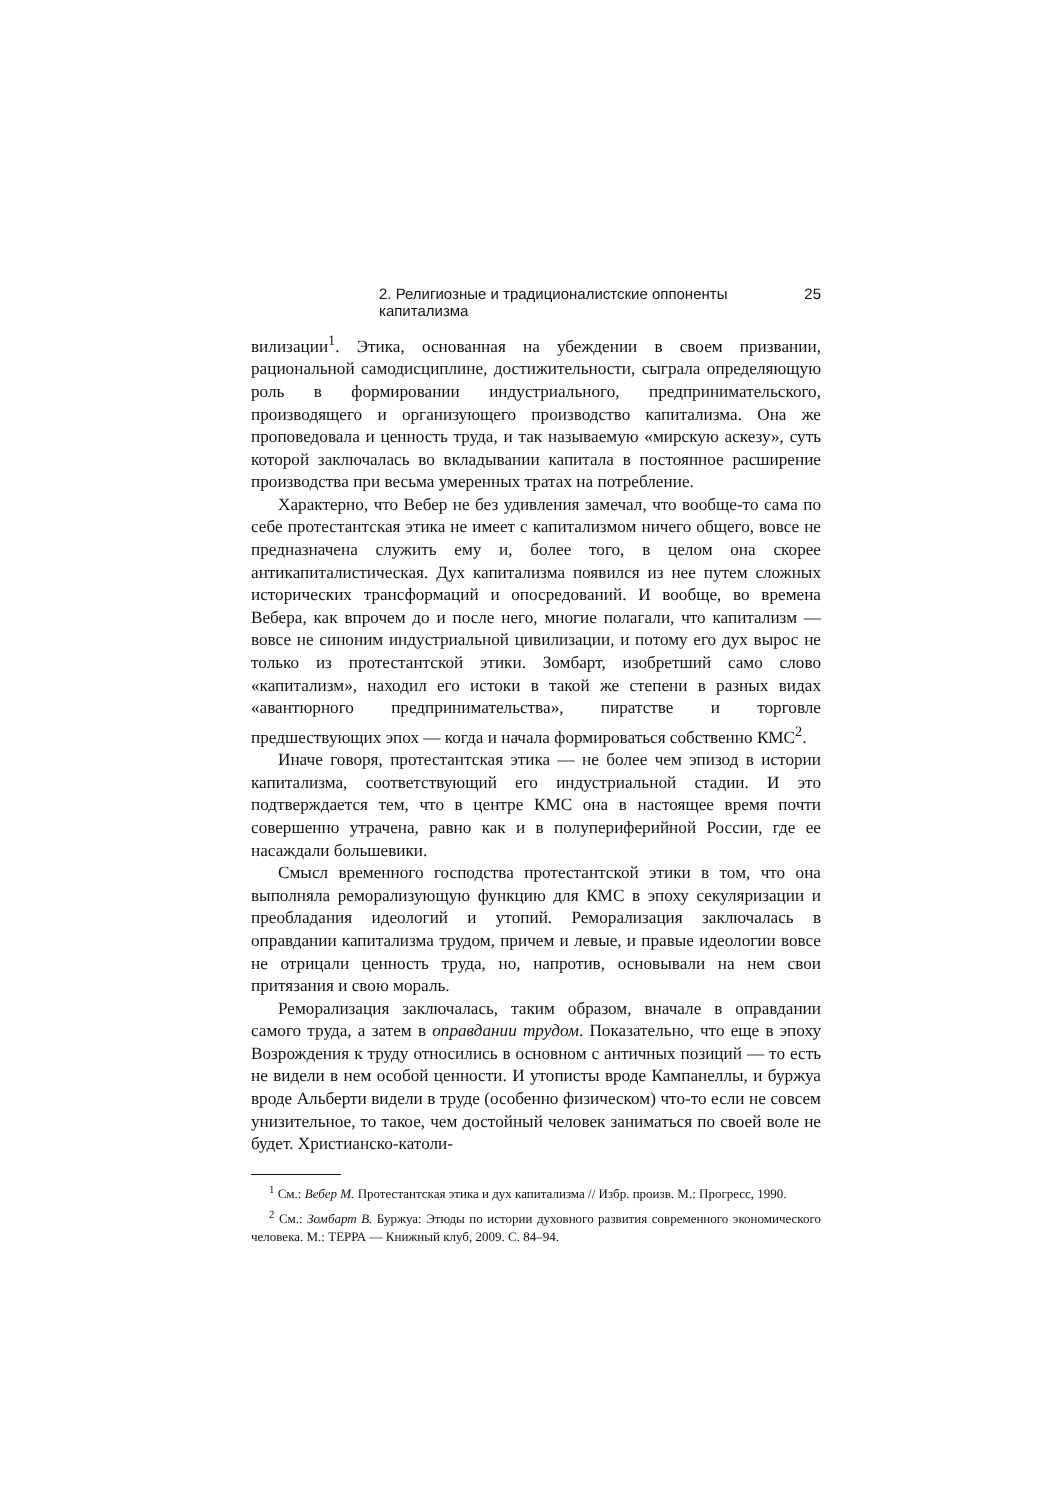2. Религиозные и традиционалистские оппоненты капитализма 25
вилизации<sup>1</sup>. Этика, основанная на убеждении в своем призвании, рациональной самодисциплине, достижительности, сыграла определяющую роль в формировании индустриального, предпринимательского, производящего и организующего производство капитализма. Она же проповедовала и ценность труда, и так называемую «мирскую аскезу», суть которой заключалась во вкладывании капитала в постоянное расширение производства при весьма умеренных тратах на потребление.
Характерно, что Вебер не без удивления замечал, что вообще-то сама по себе протестантская этика не имеет с капитализмом ничего общего, вовсе не предназначена служить ему и, более того, в целом она скорее антикапиталистическая. Дух капитализма появился из нее путем сложных исторических трансформаций и опосредований. И вообще, во времена Вебера, как впрочем до и после него, многие полагали, что капитализм — вовсе не синоним индустриальной цивилизации, и потому его дух вырос не только из протестантской этики. Зомбарт, изобретший само слово «капитализм», находил его истоки в такой же степени в разных видах «авантюрного предпринимательства», пиратстве и торговле предшествующих эпох — когда и начала формироваться собственно КМС<sup>2</sup>.
Иначе говоря, протестантская этика — не более чем эпизод в истории капитализма, соответствующий его индустриальной стадии. И это подтверждается тем, что в центре КМС она в настоящее время почти совершенно утрачена, равно как и в полупериферийной России, где ее насаждали большевики.
Смысл временного господства протестантской этики в том, что она выполняла реморализующую функцию для КМС в эпоху секуляризации и преобладания идеологий и утопий. Реморализация заключалась в оправдании капитализма трудом, причем и левые, и правые идеологии вовсе не отрицали ценность труда, но, напротив, основывали на нем свои притязания и свою мораль.
Реморализация заключалась, таким образом, вначале в оправдании самого труда, а затем в оправдании трудом. Показательно, что еще в эпоху Возрождения к труду относились в основном с античных позиций — то есть не видели в нем особой ценности. И утописты вроде Кампанеллы, и буржуа вроде Альберти видели в труде (особенно физическом) что-то если не совсем унизительное, то такое, чем достойный человек заниматься по своей воле не будет. Христианско-католи-
<sup>1</sup> См.: Вебер М. Протестантская этика и дух капитализма // Избр. произв. М.: Прогресс, 1990.
<sup>2</sup> См.: Зомбарт В. Буржуа: Этюды по истории духовного развития современного экономического человека. М.: ТЕРРА — Книжный клуб, 2009. С. 84–94.